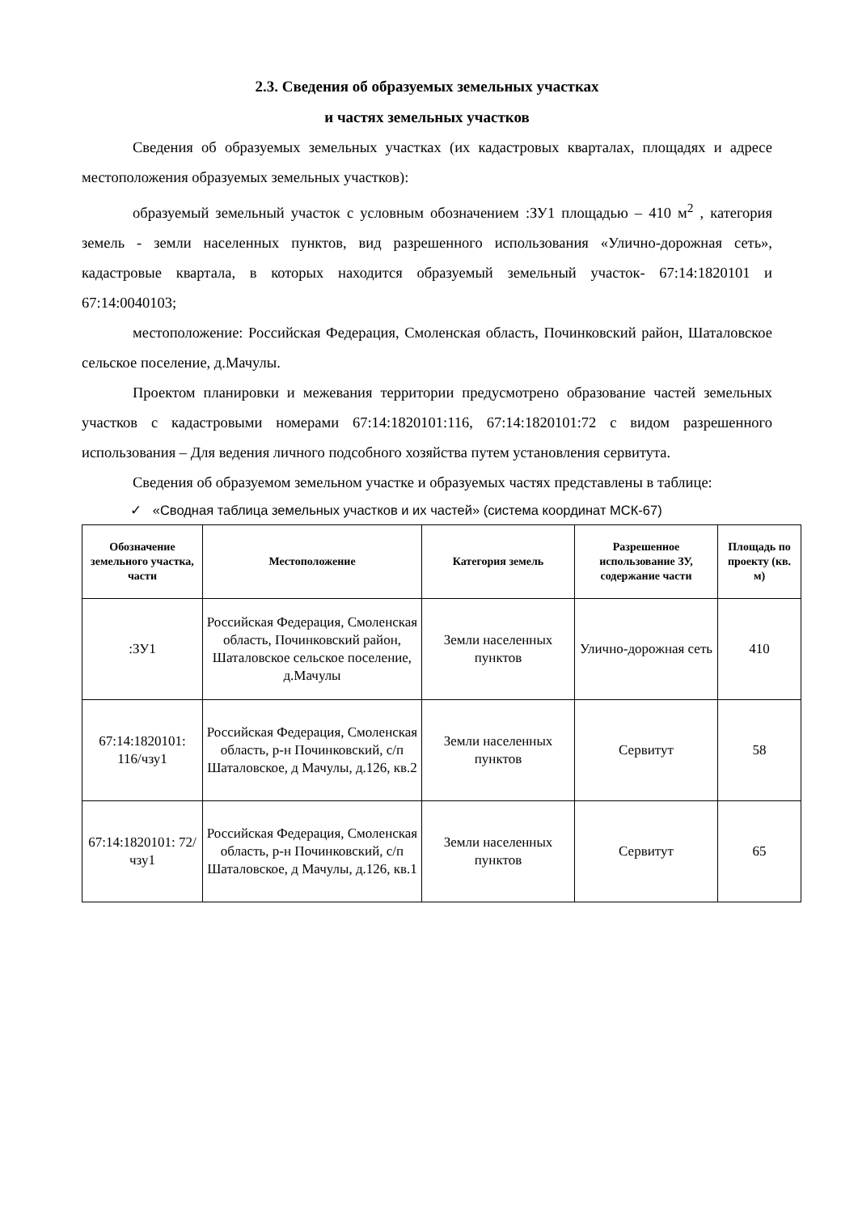2.3. Сведения об образуемых земельных участках
и частях земельных участков
Сведения об образуемых земельных участках (их кадастровых кварталах, площадях и адресе местоположения образуемых земельных участков):
образуемый земельный участок с условным обозначением :ЗУ1 площадью – 410 м<sup>2</sup> , категория земель - земли населенных пунктов, вид разрешенного использования «Улично-дорожная сеть», кадастровые квартала, в которых находится образуемый земельный участок- 67:14:1820101 и 67:14:0040103;
местоположение: Российская Федерация, Смоленская область, Починковский район, Шаталовское сельское поселение, д.Мачулы.
Проектом планировки и межевания территории предусмотрено образование частей земельных участков с кадастровыми номерами 67:14:1820101:116, 67:14:1820101:72 с видом разрешенного использования – Для ведения личного подсобного хозяйства путем установления сервитута.
Сведения об образуемом земельном участке и образуемых частях представлены в таблице:
✓ «Сводная таблица земельных участков и их частей» (система координат МСК-67)
| Обозначение земельного участка, части | Местоположение | Категория земель | Разрешенное использование ЗУ, содержание части | Площадь по проекту (кв. м) |
| --- | --- | --- | --- | --- |
| :ЗУ1 | Российская Федерация, Смоленская область, Починковский район, Шаталовское сельское поселение, д.Мачулы | Земли населенных пунктов | Улично-дорожная сеть | 410 |
| 67:14:1820101: 116/чзу1 | Российская Федерация, Смоленская область, р-н Починковский, с/п Шаталовское, д Мачулы, д.126, кв.2 | Земли населенных пунктов | Сервитут | 58 |
| 67:14:1820101: 72/чзу1 | Российская Федерация, Смоленская область, р-н Починковский, с/п Шаталовское, д Мачулы, д.126, кв.1 | Земли населенных пунктов | Сервитут | 65 |